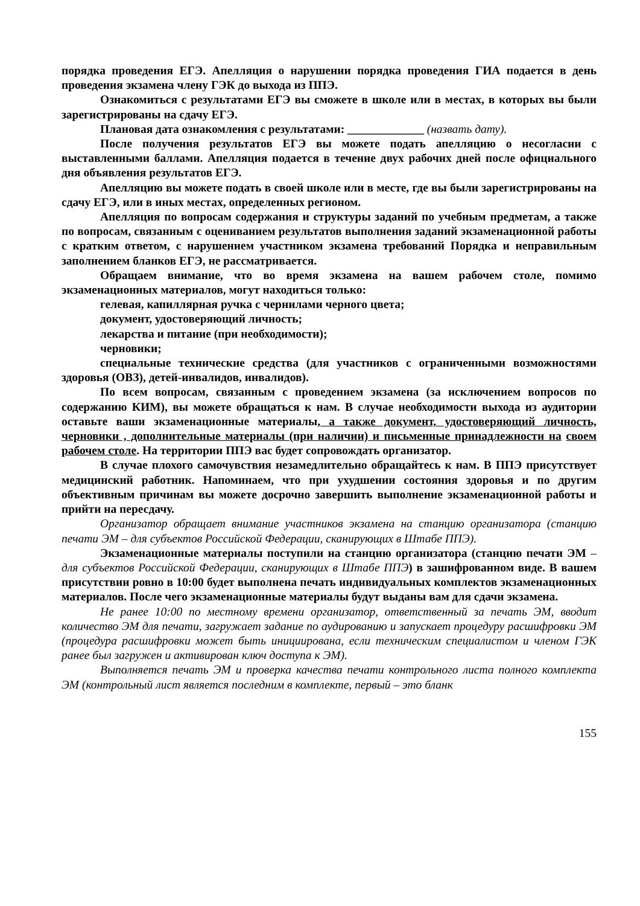порядка проведения ЕГЭ. Апелляция о нарушении порядка проведения ГИА подается в день проведения экзамена члену ГЭК до выхода из ППЭ.
Ознакомиться с результатами ЕГЭ вы сможете в школе или в местах, в которых вы были зарегистрированы на сдачу ЕГЭ.
Плановая дата ознакомления с результатами: _____________ (назвать дату).
После получения результатов ЕГЭ вы можете подать апелляцию о несогласии с выставленными баллами. Апелляция подается в течение двух рабочих дней после официального дня объявления результатов ЕГЭ.
Апелляцию вы можете подать в своей школе или в месте, где вы были зарегистрированы на сдачу ЕГЭ, или в иных местах, определенных регионом.
Апелляция по вопросам содержания и структуры заданий по учебным предметам, а также по вопросам, связанным с оцениванием результатов выполнения заданий экзаменационной работы с кратким ответом, с нарушением участником экзамена требований Порядка и неправильным заполнением бланков ЕГЭ, не рассматривается.
Обращаем внимание, что во время экзамена на вашем рабочем столе, помимо экзаменационных материалов, могут находиться только:
гелевая, капиллярная ручка с чернилами черного цвета;
документ, удостоверяющий личность;
лекарства и питание (при необходимости);
черновики;
специальные технические средства (для участников с ограниченными возможностями здоровья (ОВЗ), детей-инвалидов, инвалидов).
По всем вопросам, связанным с проведением экзамена (за исключением вопросов по содержанию КИМ), вы можете обращаться к нам. В случае необходимости выхода из аудитории оставьте ваши экзаменационные материалы, а также документ, удостоверяющий личность, черновики , дополнительные материалы (при наличии) и письменные принадлежности на своем рабочем столе. На территории ППЭ вас будет сопровождать организатор.
В случае плохого самочувствия незамедлительно обращайтесь к нам. В ППЭ присутствует медицинский работник. Напоминаем, что при ухудшении состояния здоровья и по другим объективным причинам вы можете досрочно завершить выполнение экзаменационной работы и прийти на пересдачу.
Организатор обращает внимание участников экзамена на станцию организатора (станцию печати ЭМ – для субъектов Российской Федерации, сканирующих в Штабе ППЭ).
Экзаменационные материалы поступили на станцию организатора (станцию печати ЭМ – для субъектов Российской Федерации, сканирующих в Штабе ППЭ) в зашифрованном виде. В вашем присутствии ровно в 10:00 будет выполнена печать индивидуальных комплектов экзаменационных материалов. После чего экзаменационные материалы будут выданы вам для сдачи экзамена.
Не ранее 10:00 по местному времени организатор, ответственный за печать ЭМ, вводит количество ЭМ для печати, загружает задание по аудированию и запускает процедуру расшифровки ЭМ (процедура расшифровки может быть инициирована, если техническим специалистом и членом ГЭК ранее был загружен и активирован ключ доступа к ЭМ).
Выполняется печать ЭМ и проверка качества печати контрольного листа полного комплекта ЭМ (контрольный лист является последним в комплекте, первый – это бланк
155